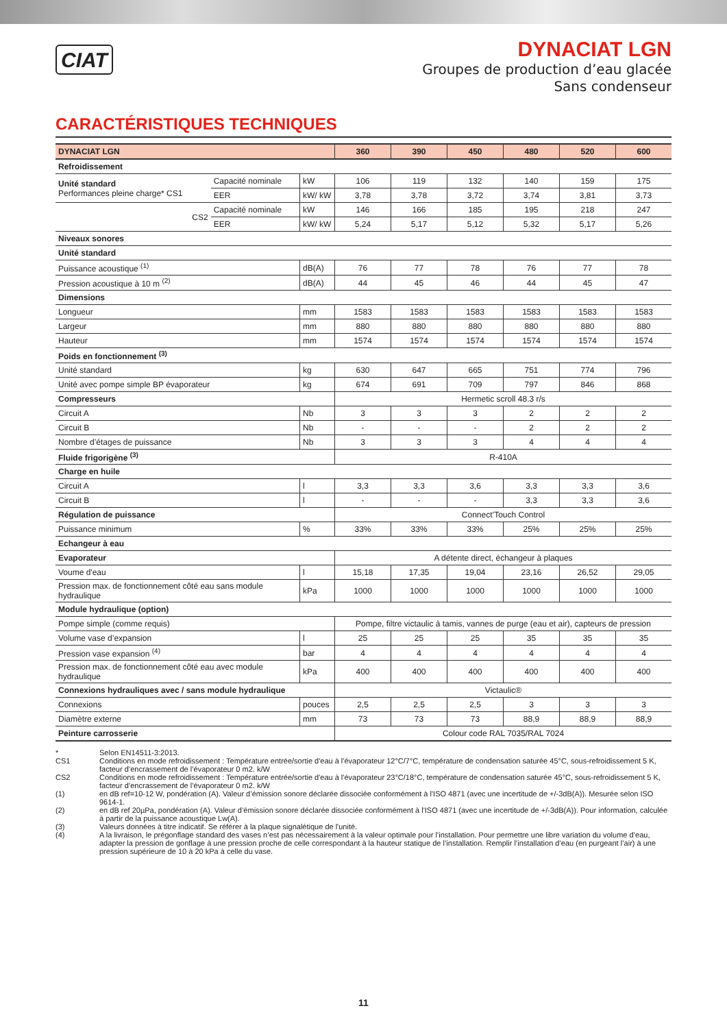CIAT
DYNACIAT LGN
Groupes de production d’eau glacée
Sans condenseur
CARACTÉRISTIQUES TECHNIQUES
| DYNACIAT LGN | | | 360 | 390 | 450 | 480 | 520 | 600 |
| --- | --- | --- | --- | --- | --- | --- | --- | --- |
| Refroidissement | | | | | | | | |
| Unité standard Performances pleine charge* CS1 | Capacité nominale | kW | 106 | 119 | 132 | 140 | 159 | 175 |
| | EER | kW/ kW | 3,78 | 3,78 | 3,72 | 3,74 | 3,81 | 3,73 |
| CS2 | Capacité nominale | kW | 146 | 166 | 185 | 195 | 218 | 247 |
| | EER | kW/ kW | 5,24 | 5,17 | 5,12 | 5,32 | 5,17 | 5,26 |
| Niveaux sonores | | | | | | | | |
| Unité standard | | | | | | | | |
| Puissance acoustique <sup>(1)</sup> | | dB(A) | 76 | 77 | 78 | 76 | 77 | 78 |
| Pression acoustique à 10 m <sup>(2)</sup> | | dB(A) | 44 | 45 | 46 | 44 | 45 | 47 |
| Dimensions | | | | | | | | |
| Longueur | | mm | 1583 | 1583 | 1583 | 1583 | 1583 | 1583 |
| Largeur | | mm | 880 | 880 | 880 | 880 | 880 | 880 |
| Hauteur | | mm | 1574 | 1574 | 1574 | 1574 | 1574 | 1574 |
| Poids en fonctionnement <sup>(3)</sup> | | | | | | | | |
| Unité standard | | kg | 630 | 647 | 665 | 751 | 774 | 796 |
| Unité avec pompe simple BP évaporateur | | kg | 674 | 691 | 709 | 797 | 846 | 868 |
| Compresseurs | | | Hermetic scroll 48.3 r/s | | | | | |
| Circuit A | | Nb | 3 | 3 | 3 | 2 | 2 | 2 |
| Circuit B | | Nb | - | - | - | 2 | 2 | 2 |
| Nombre d’étages de puissance | | Nb | 3 | 3 | 3 | 4 | 4 | 4 |
| Fluide frigorigène <sup>(3)</sup> | | | R-410A | | | | | |
| Charge en huile | | | | | | | | |
| Circuit A | | l | 3,3 | 3,3 | 3,6 | 3,3 | 3,3 | 3,6 |
| Circuit B | | l | - | - | - | 3,3 | 3,3 | 3,6 |
| Régulation de puissance | | | Connect’Touch Control | | | | | |
| Puissance minimum | | % | 33% | 33% | 33% | 25% | 25% | 25% |
| Echangeur à eau | | | | | | | | |
| Evaporateur | | | A détente direct, échangeur à plaques | | | | | |
| Voume d'eau | | l | 15,18 | 17,35 | 19,04 | 23,16 | 26,52 | 29,05 |
| Pression max. de fonctionnement côté eau sans module hydraulique | | kPa | 1000 | 1000 | 1000 | 1000 | 1000 | 1000 |
| Module hydraulique (option) | | | | | | | | |
| Pompe simple (comme requis) | | | Pompe, filtre victaulic à tamis, vannes de purge (eau et air), capteurs de pression | | | | | |
| Volume vase d’expansion | | l | 25 | 25 | 25 | 35 | 35 | 35 |
| Pression vase expansion <sup>(4)</sup> | | bar | 4 | 4 | 4 | 4 | 4 | 4 |
| Pression max. de fonctionnement côté eau avec module hydraulique | | kPa | 400 | 400 | 400 | 400 | 400 | 400 |
| Connexions hydrauliques avec / sans module hydraulique | | | Victaulic® | | | | | |
| Connexions | | pouces | 2,5 | 2,5 | 2,5 | 3 | 3 | 3 |
| Diamètre externe | | mm | 73 | 73 | 73 | 88,9 | 88,9 | 88,9 |
| Peinture carrosserie | | | Colour code RAL 7035/RAL 7024 | | | | | |
* Selon EN14511-3:2013.
CS1 Conditions en mode refroidissement : Température entrée/sortie d'eau à l'évaporateur 12°C/7°C, température de condensation saturée 45°C, sous-refroidissement 5 K, facteur d’encrassement de l’évaporateur 0 m2. k/W
CS2 Conditions en mode refroidissement : Température entrée/sortie d'eau à l'évaporateur 23°C/18°C, température de condensation saturée 45°C, sous-refroidissement 5 K, facteur d’encrassement de l’évaporateur 0 m2. k/W
(1) en dB ref=10-12 W, pondération (A). Valeur d’émission sonore déclarée dissociée conformément à l'ISO 4871 (avec une incertitude de +/-3dB(A)). Mesurée selon ISO 9614-1.
(2) en dB ref 20µPa, pondération (A). Valeur d’émission sonore déclarée dissociée conformément à l'ISO 4871 (avec une incertitude de +/-3dB(A)). Pour information, calculée à partir de la puissance acoustique Lw(A).
(3) Valeurs données à titre indicatif. Se référer à la plaque signalétique de l'unité.
(4) A la livraison, le prégonflage standard des vases n’est pas nécessairement à la valeur optimale pour l’installation. Pour permettre une libre variation du volume d’eau, adapter la pression de gonflage à une pression proche de celle correspondant à la hauteur statique de l’installation. Remplir l’installation d’eau (en purgeant l’air) à une pression supérieure de 10 à 20 kPa à celle du vase.
11